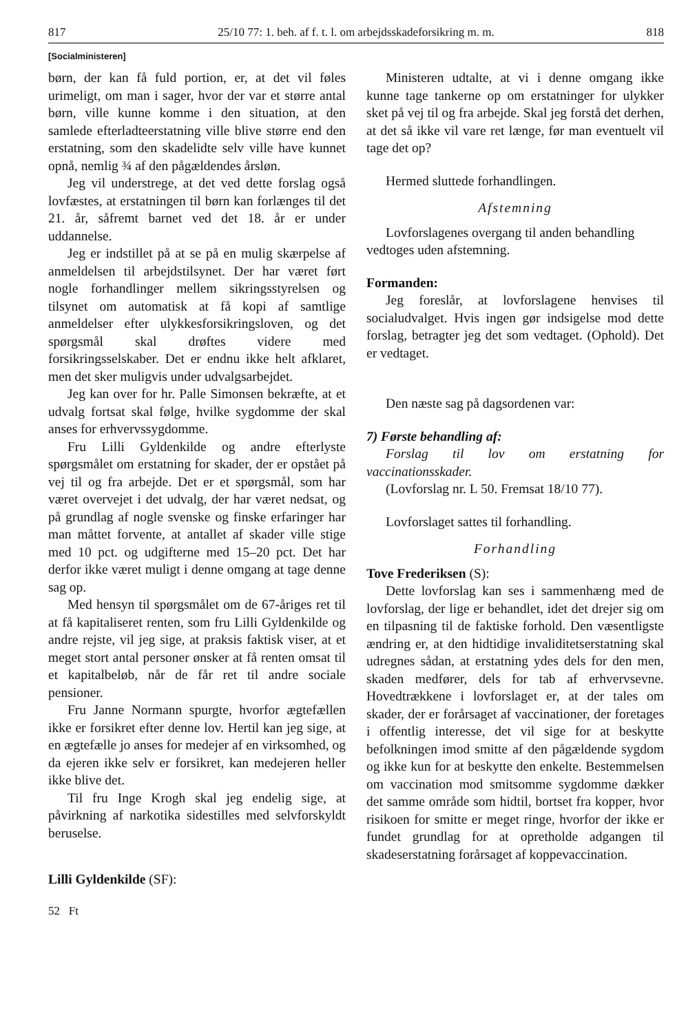817 25/10 77: 1. beh. af f. t. l. om arbejdsskadeforsikring m. m. 818
[Socialministeren]
børn, der kan få fuld portion, er, at det vil føles urimeligt, om man i sager, hvor der var et større antal børn, ville kunne komme i den situation, at den samlede efterladteerstatning ville blive større end den erstatning, som den skadelidte selv ville have kunnet opnå, nemlig ¾ af den pågældendes årsløn.
Jeg vil understrege, at det ved dette forslag også lovfæstes, at erstatningen til børn kan forlænges til det 21. år, såfremt barnet ved det 18. år er under uddannelse.
Jeg er indstillet på at se på en mulig skærpelse af anmeldelsen til arbejdstilsynet. Der har været ført nogle forhandlinger mellem sikringsstyrelsen og tilsynet om automatisk at få kopi af samtlige anmeldelser efter ulykkesforsikringsloven, og det spørgsmål skal drøftes videre med forsikringsselskaber. Det er endnu ikke helt afklaret, men det sker muligvis under udvalgsarbejdet.
Jeg kan over for hr. Palle Simonsen bekræfte, at et udvalg fortsat skal følge, hvilke sygdomme der skal anses for erhvervssygdomme.
Fru Lilli Gyldenkilde og andre efterlyste spørgsmålet om erstatning for skader, der er opstået på vej til og fra arbejde. Det er et spørgsmål, som har været overvejet i det udvalg, der har været nedsat, og på grundlag af nogle svenske og finske erfaringer har man måttet forvente, at antallet af skader ville stige med 10 pct. og udgifterne med 15–20 pct. Det har derfor ikke været muligt i denne omgang at tage denne sag op.
Med hensyn til spørgsmålet om de 67-åriges ret til at få kapitaliseret renten, som fru Lilli Gyldenkilde og andre rejste, vil jeg sige, at praksis faktisk viser, at et meget stort antal personer ønsker at få renten omsat til et kapitalbeløb, når de får ret til andre sociale pensioner.
Fru Janne Normann spurgte, hvorfor ægtefællen ikke er forsikret efter denne lov. Hertil kan jeg sige, at en ægtefælle jo anses for medejer af en virksomhed, og da ejeren ikke selv er forsikret, kan medejeren heller ikke blive det.
Til fru Inge Krogh skal jeg endelig sige, at påvirkning af narkotika sidestilles med selvforskyldt beruselse.
Lilli Gyldenkilde (SF):
52 Ft
Ministeren udtalte, at vi i denne omgang ikke kunne tage tankerne op om erstatninger for ulykker sket på vej til og fra arbejde. Skal jeg forstå det derhen, at det så ikke vil vare ret længe, før man eventuelt vil tage det op?
Hermed sluttede forhandlingen.
Afstemning
Lovforslagenes overgang til anden behandling
vedtoges uden afstemning.
Formanden:
Jeg foreslår, at lovforslagene henvises til socialudvalget. Hvis ingen gør indsigelse mod dette forslag, betragter jeg det som vedtaget. (Ophold). Det er vedtaget.
Den næste sag på dagsordenen var:
7) Første behandling af:
Forslag til lov om erstatning for vaccinationsskader.
(Lovforslag nr. L 50. Fremsat 18/10 77).
Lovforslaget sattes til forhandling.
Forhandling
Tove Frederiksen (S):
Dette lovforslag kan ses i sammenhæng med de lovforslag, der lige er behandlet, idet det drejer sig om en tilpasning til de faktiske forhold. Den væsentligste ændring er, at den hidtidige invaliditetserstatning skal udregnes sådan, at erstatning ydes dels for den men, skaden medfører, dels for tab af erhvervsevne. Hovedtrækkene i lovforslaget er, at der tales om skader, der er forårsaget af vaccinationer, der foretages i offentlig interesse, det vil sige for at beskytte befolkningen imod smitte af den pågældende sygdom og ikke kun for at beskytte den enkelte. Bestemmelsen om vaccination mod smitsomme sygdomme dækker det samme område som hidtil, bortset fra kopper, hvor risikoen for smitte er meget ringe, hvorfor der ikke er fundet grundlag for at opretholde adgangen til skadeserstatning forårsaget af koppevaccination.